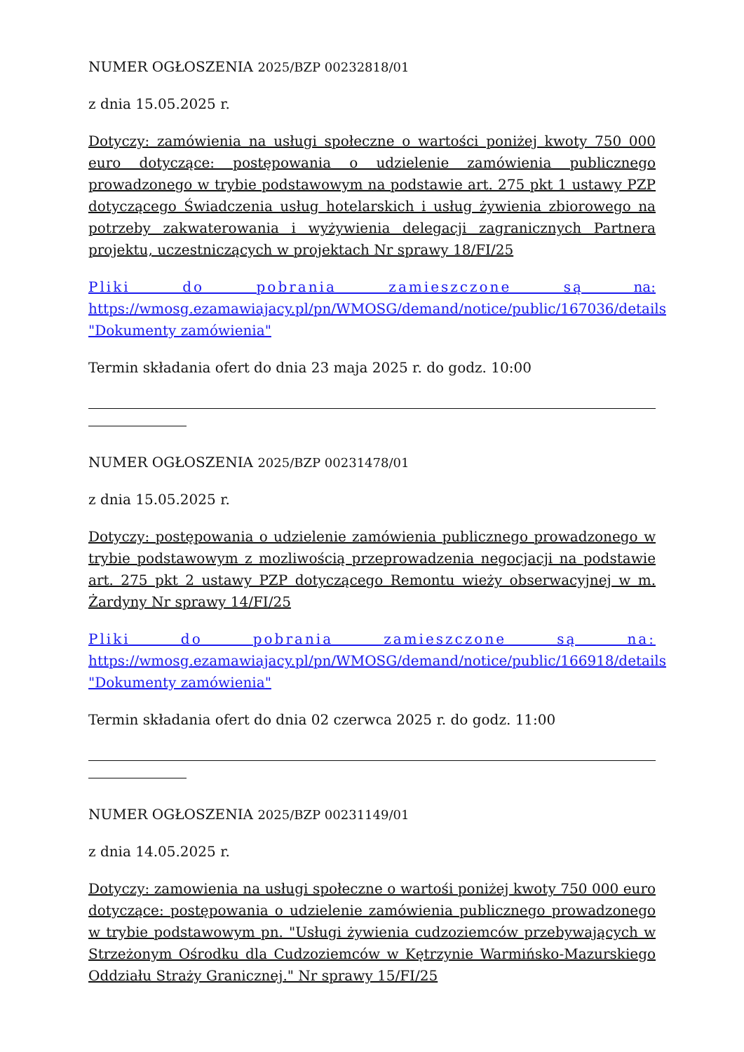NUMER OGŁOSZENIA 2025/BZP 00232818/01
z dnia 15.05.2025 r.
Dotyczy: zamówienia na usługi społeczne o wartości poniżej kwoty 750 000 euro dotyczące: postępowania o udzielenie zamówienia publicznego prowadzonego w trybie podstawowym na podstawie art. 275 pkt 1 ustawy PZP dotyczącego Świadczenia usług hotelarskich i usług żywienia zbiorowego na potrzeby zakwaterowania i wyżywienia delegacji zagranicznych Partnera projektu, uczestniczących w projektach Nr sprawy 18/FI/25
Pliki do pobrania zamieszczone są na: https://wmosg.ezamawiajacy.pl/pn/WMOSG/demand/notice/public/167036/details "Dokumenty zamówienia"
Termin składania ofert do dnia 23 maja 2025 r. do godz. 10:00
NUMER OGŁOSZENIA 2025/BZP 00231478/01
z dnia 15.05.2025 r.
Dotyczy: postępowania o udzielenie zamówienia publicznego prowadzonego w trybie podstawowym z mozliwością przeprowadzenia negocjacji na podstawie art. 275 pkt 2 ustawy PZP dotyczącego Remontu wieży obserwacyjnej w m. Żardyny Nr sprawy 14/FI/25
Pliki do pobrania zamieszczone są na: https://wmosg.ezamawiajacy.pl/pn/WMOSG/demand/notice/public/166918/details "Dokumenty zamówienia"
Termin składania ofert do dnia 02 czerwca 2025 r. do godz. 11:00
NUMER OGŁOSZENIA 2025/BZP 00231149/01
z dnia 14.05.2025 r.
Dotyczy: zamowienia na usługi społeczne o wartośi poniżej kwoty 750 000 euro dotyczące: postępowania o udzielenie zamówienia publicznego prowadzonego w trybie podstawowym pn. "Usługi żywienia cudzoziemców przebywających w Strzeżonym Ośrodku dla Cudzoziemców w Kętrzynie Warmińsko-Mazurskiego Oddziału Straży Granicznej." Nr sprawy 15/FI/25